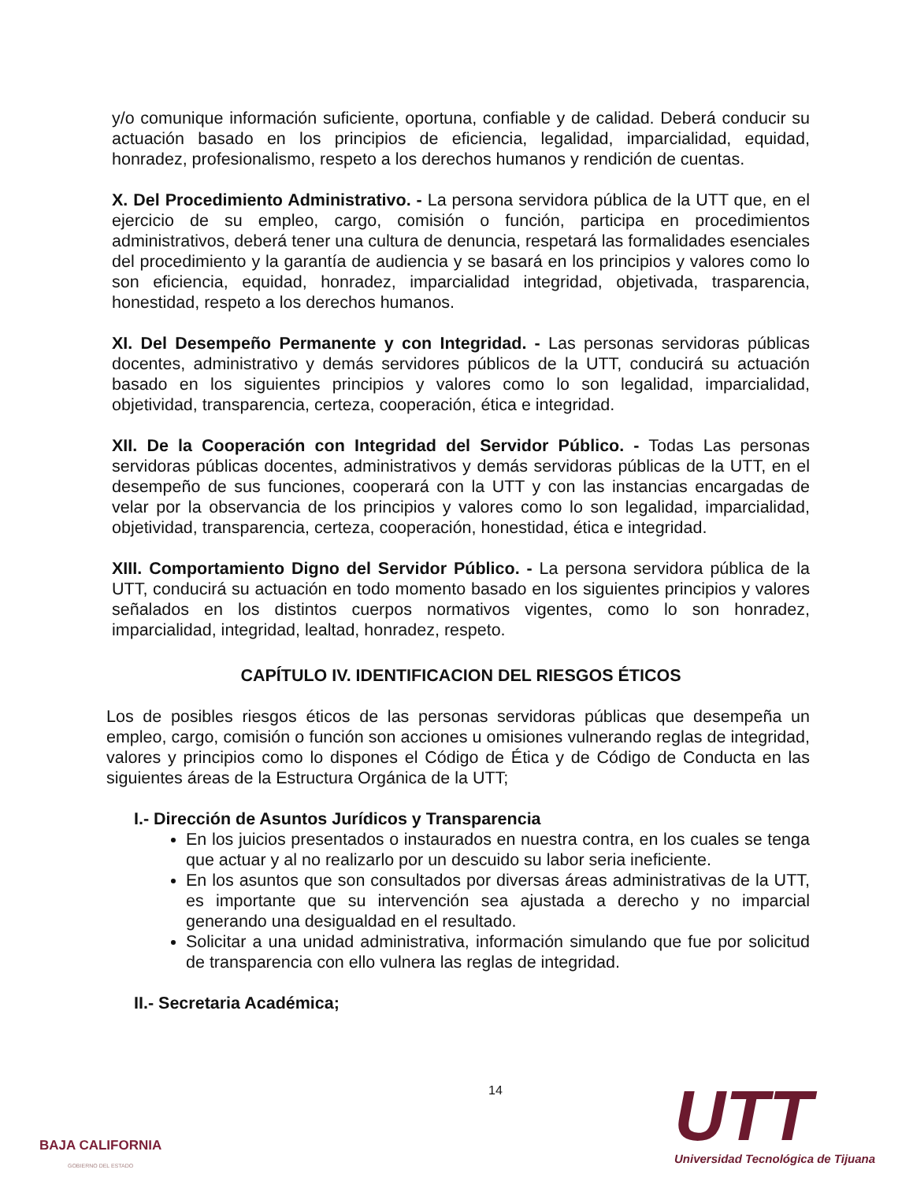y/o comunique información suficiente, oportuna, confiable y de calidad. Deberá conducir su actuación basado en los principios de eficiencia, legalidad, imparcialidad, equidad, honradez, profesionalismo, respeto a los derechos humanos y rendición de cuentas.
X. Del Procedimiento Administrativo. - La persona servidora pública de la UTT que, en el ejercicio de su empleo, cargo, comisión o función, participa en procedimientos administrativos, deberá tener una cultura de denuncia, respetará las formalidades esenciales del procedimiento y la garantía de audiencia y se basará en los principios y valores como lo son eficiencia, equidad, honradez, imparcialidad integridad, objetivada, trasparencia, honestidad, respeto a los derechos humanos.
XI. Del Desempeño Permanente y con Integridad. - Las personas servidoras públicas docentes, administrativo y demás servidores públicos de la UTT, conducirá su actuación basado en los siguientes principios y valores como lo son legalidad, imparcialidad, objetividad, transparencia, certeza, cooperación, ética e integridad.
XII. De la Cooperación con Integridad del Servidor Público. - Todas Las personas servidoras públicas docentes, administrativos y demás servidoras públicas de la UTT, en el desempeño de sus funciones, cooperará con la UTT y con las instancias encargadas de velar por la observancia de los principios y valores como lo son legalidad, imparcialidad, objetividad, transparencia, certeza, cooperación, honestidad, ética e integridad.
XIII. Comportamiento Digno del Servidor Público. - La persona servidora pública de la UTT, conducirá su actuación en todo momento basado en los siguientes principios y valores señalados en los distintos cuerpos normativos vigentes, como lo son honradez, imparcialidad, integridad, lealtad, honradez, respeto.
CAPÍTULO IV. IDENTIFICACION DEL RIESGOS ÉTICOS
Los de posibles riesgos éticos de las personas servidoras públicas que desempeña un empleo, cargo, comisión o función son acciones u omisiones vulnerando reglas de integridad, valores y principios como lo dispones el Código de Ética y de Código de Conducta en las siguientes áreas de la Estructura Orgánica de la UTT;
I.- Dirección de Asuntos Jurídicos y Transparencia
En los juicios presentados o instaurados en nuestra contra, en los cuales se tenga que actuar y al no realizarlo por un descuido su labor seria ineficiente.
En los asuntos que son consultados por diversas áreas administrativas de la UTT, es importante que su intervención sea ajustada a derecho y no imparcial generando una desigualdad en el resultado.
Solicitar a una unidad administrativa, información simulando que fue por solicitud de transparencia con ello vulnera las reglas de integridad.
II.- Secretaria Académica;
14
BAJA CALIFORNIA
GOBIERNO DEL ESTADO
UTT
Universidad Tecnológica de Tijuana